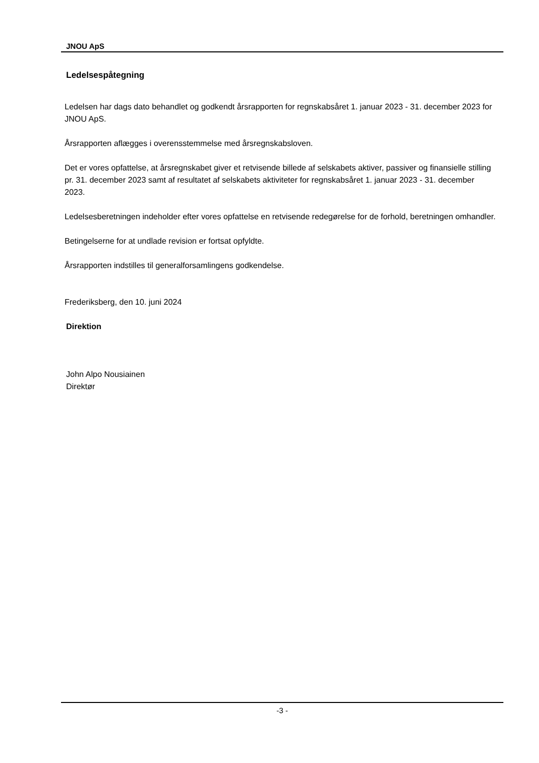JNOU ApS
Ledelsespåtegning
Ledelsen har dags dato behandlet og godkendt årsrapporten for regnskabsåret 1. januar 2023 - 31. december 2023 for JNOU ApS.
Årsrapporten aflægges i overensstemmelse med årsregnskabsloven.
Det er vores opfattelse, at årsregnskabet giver et retvisende billede af selskabets aktiver, passiver og finansielle stilling pr. 31. december 2023 samt af resultatet af selskabets aktiviteter for regnskabsåret 1. januar 2023 - 31. december 2023.
Ledelsesberetningen indeholder efter vores opfattelse en retvisende redegørelse for de forhold, beretningen omhandler.
Betingelserne for at undlade revision er fortsat opfyldte.
Årsrapporten indstilles til generalforsamlingens godkendelse.
Frederiksberg, den 10. juni 2024
Direktion
John Alpo Nousiainen
Direktør
-3 -